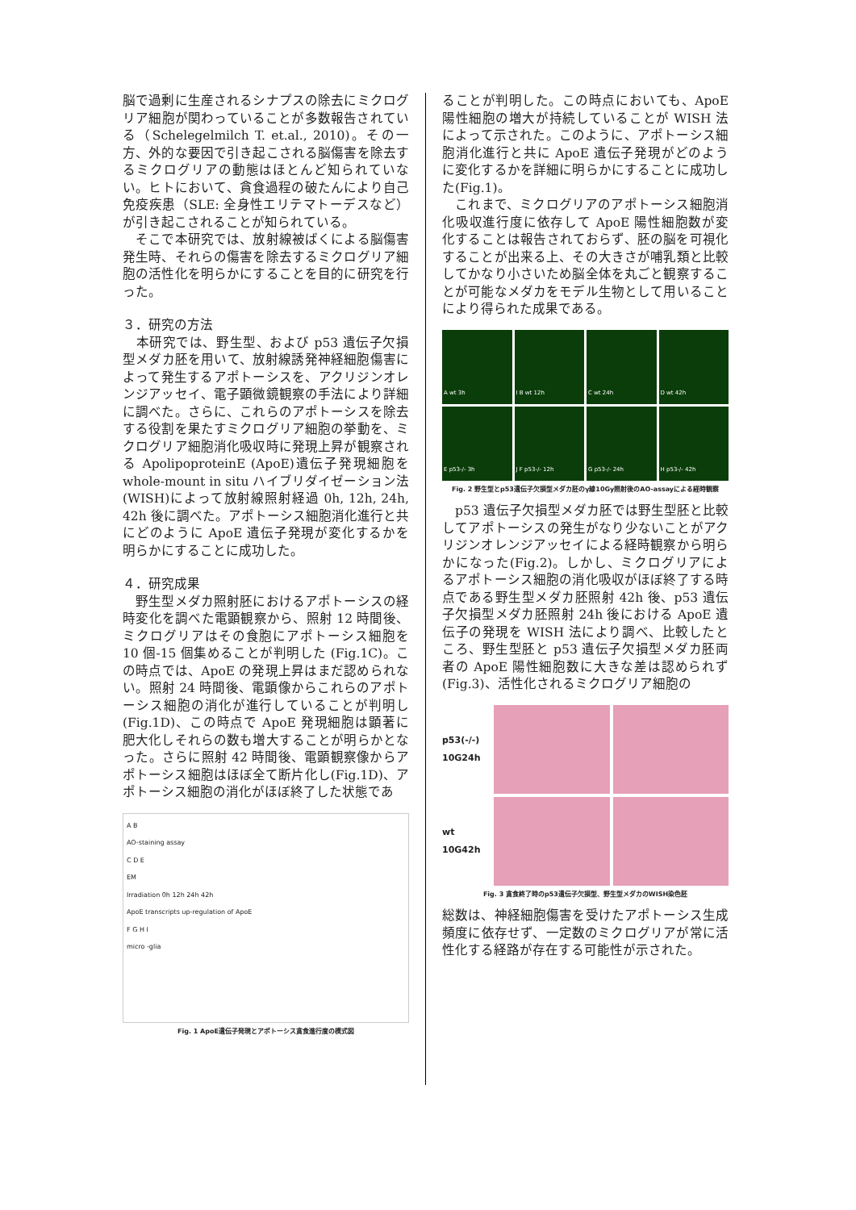脳で過剰に生産されるシナプスの除去にミクログリア細胞が関わっていることが多数報告されている（Schelegelmilch T. et.al., 2010)。その一方、外的な要因で引き起こされる脳傷害を除去するミクログリアの動態はほとんど知られていない。ヒトにおいて、貪食過程の破たんにより自己免疫疾患（SLE: 全身性エリテマトーデスなど）が引き起こされることが知られている。
　そこで本研究では、放射線被ばくによる脳傷害発生時、それらの傷害を除去するミクログリア細胞の活性化を明らかにすることを目的に研究を行った。
３．研究の方法
　本研究では、野生型、および p53 遺伝子欠損型メダカ胚を用いて、放射線誘発神経細胞傷害によって発生するアポトーシスを、アクリジンオレンジアッセイ、電子顕微鏡観察の手法により詳細に調べた。さらに、これらのアポトーシスを除去する役割を果たすミクログリア細胞の挙動を、ミクログリア細胞消化吸収時に発現上昇が観察される ApolipoproteinE (ApoE)遺伝子発現細胞を whole-mount in situ ハイブリダイゼーション法(WISH)によって放射線照射経過 0h, 12h, 24h, 42h 後に調べた。アポトーシス細胞消化進行と共にどのように ApoE 遺伝子発現が変化するかを明らかにすることに成功した。
４．研究成果
　野生型メダカ照射胚におけるアポトーシスの経時変化を調べた電顕観察から、照射 12 時間後、ミクログリアはその食胞にアポトーシス細胞を 10 個-15 個集めることが判明した (Fig.1C)。この時点では、ApoE の発現上昇はまだ認められない。照射 24 時間後、電顕像からこれらのアポトーシス細胞の消化が進行していることが判明し(Fig.1D)、この時点で ApoE 発現細胞は顕著に肥大化しそれらの数も増大することが明らかとなった。さらに照射 42 時間後、電顕観察像からアポトーシス細胞はほぼ全て断片化し(Fig.1D)、アポトーシス細胞の消化がほぼ終了した状態であ
A B
AO-staining assay
C D E
EM
Irradiation 0h 12h 24h 42h
ApoE transcripts up-regulation of ApoE
F G H I
micro -glia
Fig. 1 ApoE遺伝子発現とアポトーシス貪食進行度の模式図
ることが判明した。この時点においても、ApoE 陽性細胞の増大が持続していることが WISH 法によって示された。このように、アポトーシス細胞消化進行と共に ApoE 遺伝子発現がどのように変化するかを詳細に明らかにすることに成功した(Fig.1)。
　これまで、ミクログリアのアポトーシス細胞消化吸収進行度に依存して ApoE 陽性細胞数が変化することは報告されておらず、胚の脳を可視化することが出来る上、その大きさが哺乳類と比較してかなり小さいため脳全体を丸ごと観察することが可能なメダカをモデル生物として用いることにより得られた成果である。
A wt 3h
I B wt 12h
C wt 24h
D wt 42h
E p53-/- 3h
J F p53-/- 12h
G p53-/- 24h
H p53-/- 42h
Fig. 2 野生型とp53遺伝子欠損型メダカ胚のγ線10Gy照射後のAO-assayによる経時観察
　p53 遺伝子欠損型メダカ胚では野生型胚と比較してアポトーシスの発生がなり少ないことがアクリジンオレンジアッセイによる経時観察から明らかになった(Fig.2)。しかし、ミクログリアによるアポトーシス細胞の消化吸収がほぼ終了する時点である野生型メダカ胚照射 42h 後、p53 遺伝子欠損型メダカ胚照射 24h 後における ApoE 遺伝子の発現を WISH 法により調べ、比較したところ、野生型胚と p53 遺伝子欠損型メダカ胚両者の ApoE 陽性細胞数に大きな差は認められず (Fig.3)、活性化されるミクログリア細胞の
p53(-/-)
10G24h
wt
10G42h
Fig. 3 貪食終了時のp53遺伝子欠損型、野生型メダカのWISH染色胚
総数は、神経細胞傷害を受けたアポトーシス生成頻度に依存せず、一定数のミクログリアが常に活性化する経路が存在する可能性が示された。